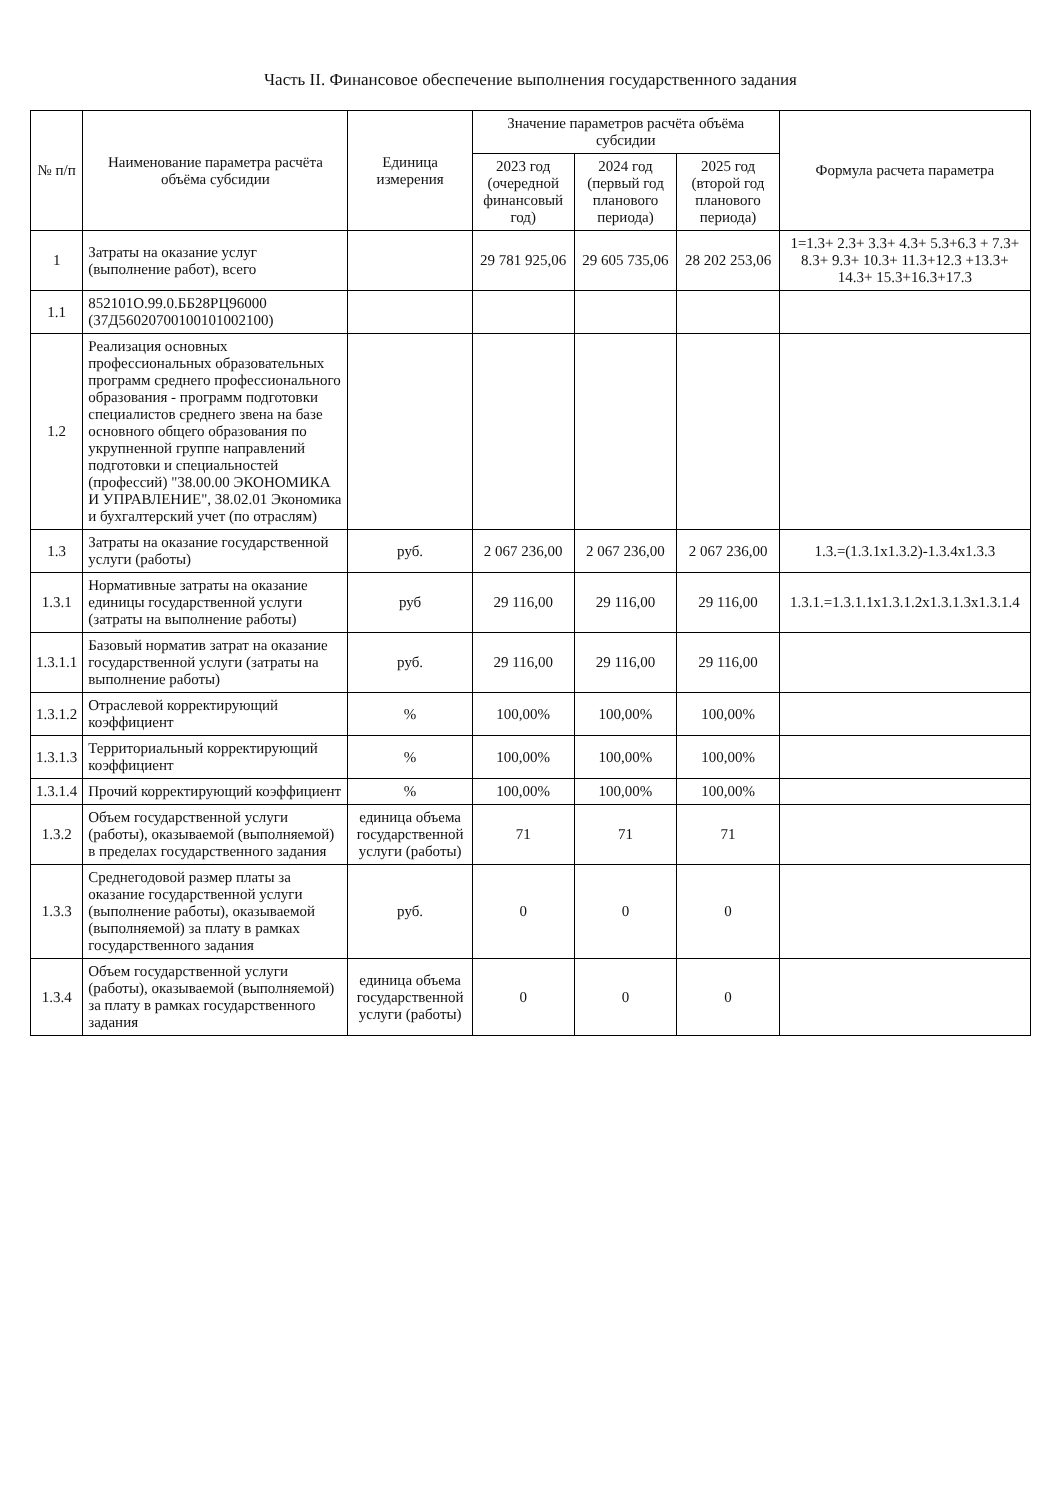Часть II. Финансовое обеспечение выполнения государственного задания
| № п/п | Наименование параметра расчёта объёма субсидии | Единица измерения | Значение параметров расчёта объёма субсидии | | | Формула расчета параметра |
| --- | --- | --- | --- | --- | --- | --- |
| | | | 2023 год (очередной финансовый год) | 2024 год (первый год планового периода) | 2025 год (второй год планового периода) | |
| 1 | Затраты на оказание услуг (выполнение работ), всего | | 29 781 925,06 | 29 605 735,06 | 28 202 253,06 | 1=1.3+ 2.3+ 3.3+ 4.3+ 5.3+6.3 + 7.3+ 8.3+ 9.3+ 10.3+ 11.3+12.3 +13.3+ 14.3+ 15.3+16.3+17.3 |
| 1.1 | 852101О.99.0.ББ28РЦ96000 (37Д56020700100101002100) | | | | | |
| 1.2 | Реализация основных профессиональных образовательных программ среднего профессионального образования - программ подготовки специалистов среднего звена на базе основного общего образования по укрупненной группе направлений подготовки и специальностей (профессий) "38.00.00 ЭКОНОМИКА И УПРАВЛЕНИЕ", 38.02.01 Экономика и бухгалтерский учет (по отраслям) | | | | | |
| 1.3 | Затраты на оказание государственной услуги (работы) | руб. | 2 067 236,00 | 2 067 236,00 | 2 067 236,00 | 1.3.=(1.3.1x1.3.2)-1.3.4x1.3.3 |
| 1.3.1 | Нормативные затраты на оказание единицы государственной услуги (затраты на выполнение работы) | руб | 29 116,00 | 29 116,00 | 29 116,00 | 1.3.1.=1.3.1.1x1.3.1.2x1.3.1.3x1.3.1.4 |
| 1.3.1.1 | Базовый норматив затрат на оказание государственной услуги (затраты на выполнение работы) | руб. | 29 116,00 | 29 116,00 | 29 116,00 | |
| 1.3.1.2 | Отраслевой корректирующий коэффициент | % | 100,00% | 100,00% | 100,00% | |
| 1.3.1.3 | Территориальный корректирующий коэффициент | % | 100,00% | 100,00% | 100,00% | |
| 1.3.1.4 | Прочий корректирующий коэффициент | % | 100,00% | 100,00% | 100,00% | |
| 1.3.2 | Объем государственной услуги (работы), оказываемой (выполняемой) в пределах государственного задания | единица объема государственной услуги (работы) | 71 | 71 | 71 | |
| 1.3.3 | Среднегодовой размер платы за оказание государственной услуги (выполнение работы), оказываемой (выполняемой) за плату в рамках государственного задания | руб. | 0 | 0 | 0 | |
| 1.3.4 | Объем государственной услуги (работы), оказываемой (выполняемой) за плату в рамках государственного задания | единица объема государственной услуги (работы) | 0 | 0 | 0 | |